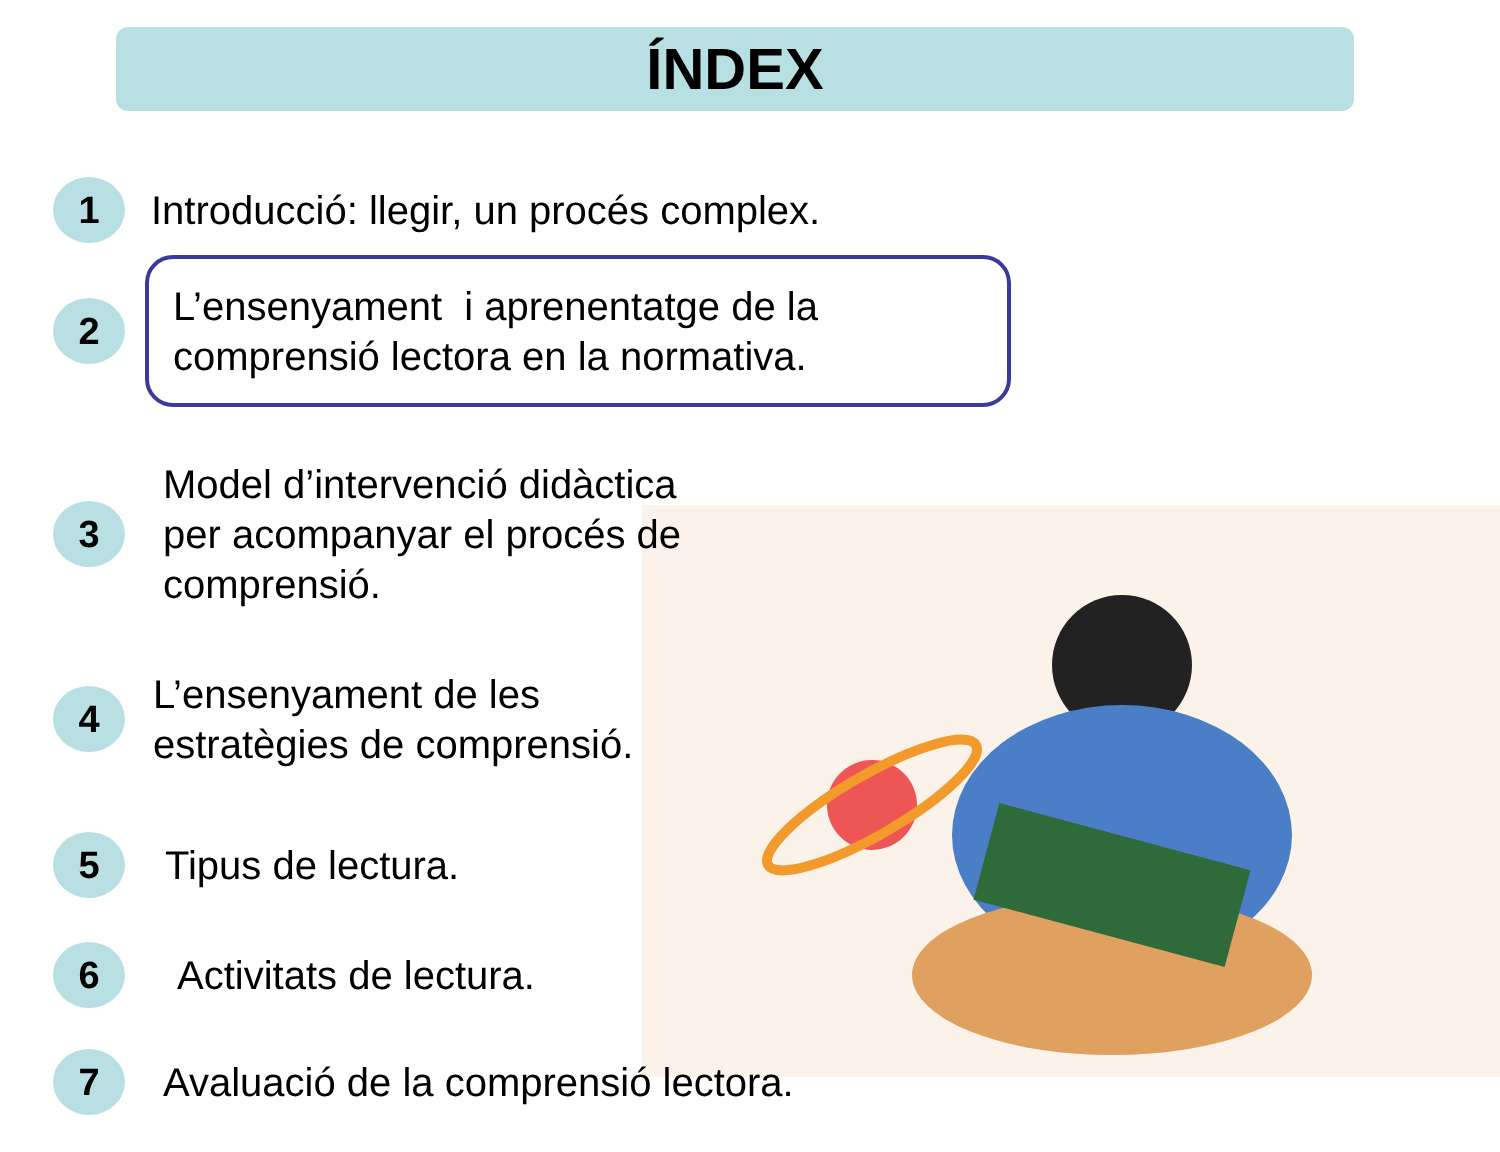ÍNDEX
1
Introducció: llegir, un procés complex.
2
L’ensenyament i aprenentatge de la comprensió lectora en la normativa.
3
Model d’intervenció didàctica
per acompanyar el procés de
comprensió.
4
L’ensenyament de les
estratègies de comprensió.
5
Tipus de lectura.
6
Activitats de lectura.
7
Avaluació de la comprensió lectora.